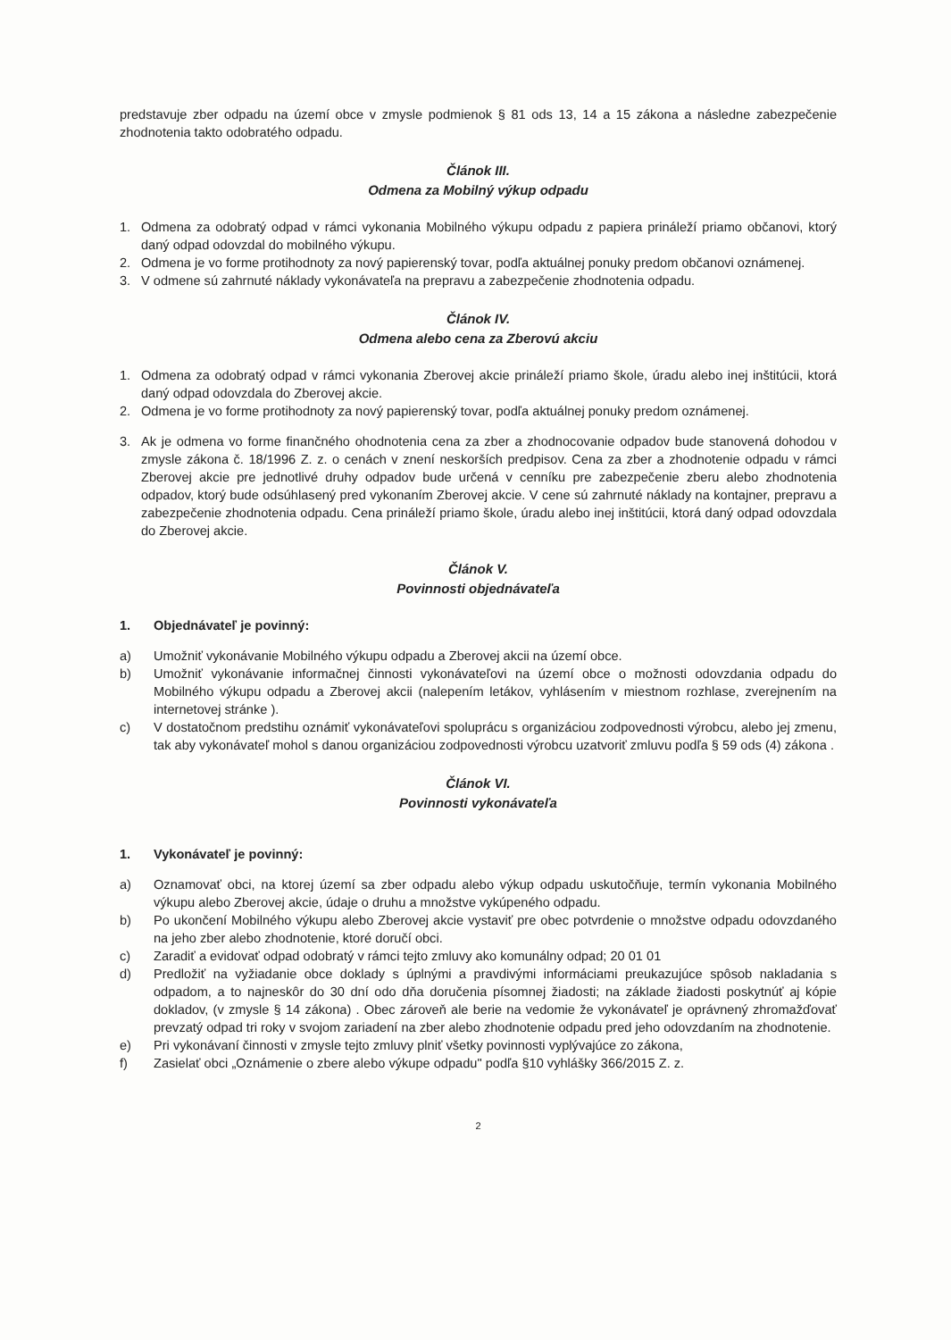predstavuje zber odpadu na území obce v zmysle podmienok § 81 ods 13, 14 a 15 zákona a následne zabezpečenie zhodnotenia takto odobratého odpadu.
Článok III.
Odmena za Mobilný výkup odpadu
1. Odmena za odobratý odpad v rámci vykonania Mobilného výkupu odpadu z papiera prináleží priamo občanovi, ktorý daný odpad odovzdal do mobilného výkupu.
2. Odmena je vo forme protihodnoty za nový papierenský tovar, podľa aktuálnej ponuky predom občanovi oznámenej.
3. V odmene sú zahrnuté náklady vykonávateľa na prepravu a zabezpečenie zhodnotenia odpadu.
Článok IV.
Odmena alebo cena za Zberovú akciu
1. Odmena za odobratý odpad v rámci vykonania Zberovej akcie prináleží priamo škole, úradu alebo inej inštitúcii, ktorá daný odpad odovzdala do Zberovej akcie.
2. Odmena je vo forme protihodnoty za nový papierenský tovar, podľa aktuálnej ponuky predom oznámenej.
3. Ak je odmena vo forme finančného ohodnotenia cena za zber a zhodnocovanie odpadov bude stanovená dohodou v zmysle zákona č. 18/1996 Z. z. o cenách v znení neskorších predpisov. Cena za zber a zhodnotenie odpadu v rámci Zberovej akcie pre jednotlivé druhy odpadov bude určená v cenníku pre zabezpečenie zberu alebo zhodnotenia odpadov, ktorý bude odsúhlasený pred vykonaním Zberovej akcie. V cene sú zahrnuté náklady na kontajner, prepravu a zabezpečenie zhodnotenia odpadu. Cena prináleží priamo škole, úradu alebo inej inštitúcii, ktorá daný odpad odovzdala do Zberovej akcie.
Článok V.
Povinnosti objednávateľa
1. Objednávateľ je povinný:
a) Umožniť vykonávanie Mobilného výkupu odpadu a Zberovej akcii na území obce.
b) Umožniť vykonávanie informačnej činnosti vykonávateľovi na území obce o možnosti odovzdania odpadu do Mobilného výkupu odpadu a Zberovej akcii (nalepením letákov, vyhlásením v miestnom rozhlase, zverejnením na internetovej stránke ).
c) V dostatočnom predstihu oznámiť vykonávateľovi spoluprácu s organizáciou zodpovednosti výrobcu, alebo jej zmenu, tak aby vykonávateľ mohol s danou organizáciou zodpovednosti výrobcu uzatvoriť zmluvu podľa § 59 ods (4) zákona .
Článok VI.
Povinnosti vykonávateľa
1. Vykonávateľ je povinný:
a) Oznamovať obci, na ktorej území sa zber odpadu alebo výkup odpadu uskutočňuje, termín vykonania Mobilného výkupu alebo Zberovej akcie, údaje o druhu a množstve vykúpeného odpadu.
b) Po ukončení Mobilného výkupu alebo Zberovej akcie vystaviť pre obec potvrdenie o množstve odpadu odovzdaného na jeho zber alebo zhodnotenie, ktoré doručí obci.
c) Zaradiť a evidovať odpad odobratý v rámci tejto zmluvy ako komunálny odpad; 20 01 01
d) Predložiť na vyžiadanie obce doklady s úplnými a pravdivými informáciami preukazujúce spôsob nakladania s odpadom, a to najneskôr do 30 dní odo dňa doručenia písomnej žiadosti; na základe žiadosti poskytnúť aj kópie dokladov, (v zmysle § 14 zákona) . Obec zároveň ale berie na vedomie že vykonávateľ je oprávnený zhromažďovať prevzatý odpad tri roky v svojom zariadení na zber alebo zhodnotenie odpadu pred jeho odovzdaním na zhodnotenie.
e) Pri vykonávaní činnosti v zmysle tejto zmluvy plniť všetky povinnosti vyplývajúce zo zákona,
f) Zasielať obci „Oznámenie o zbere alebo výkupe odpadu" podľa §10 vyhlášky 366/2015 Z. z.
2